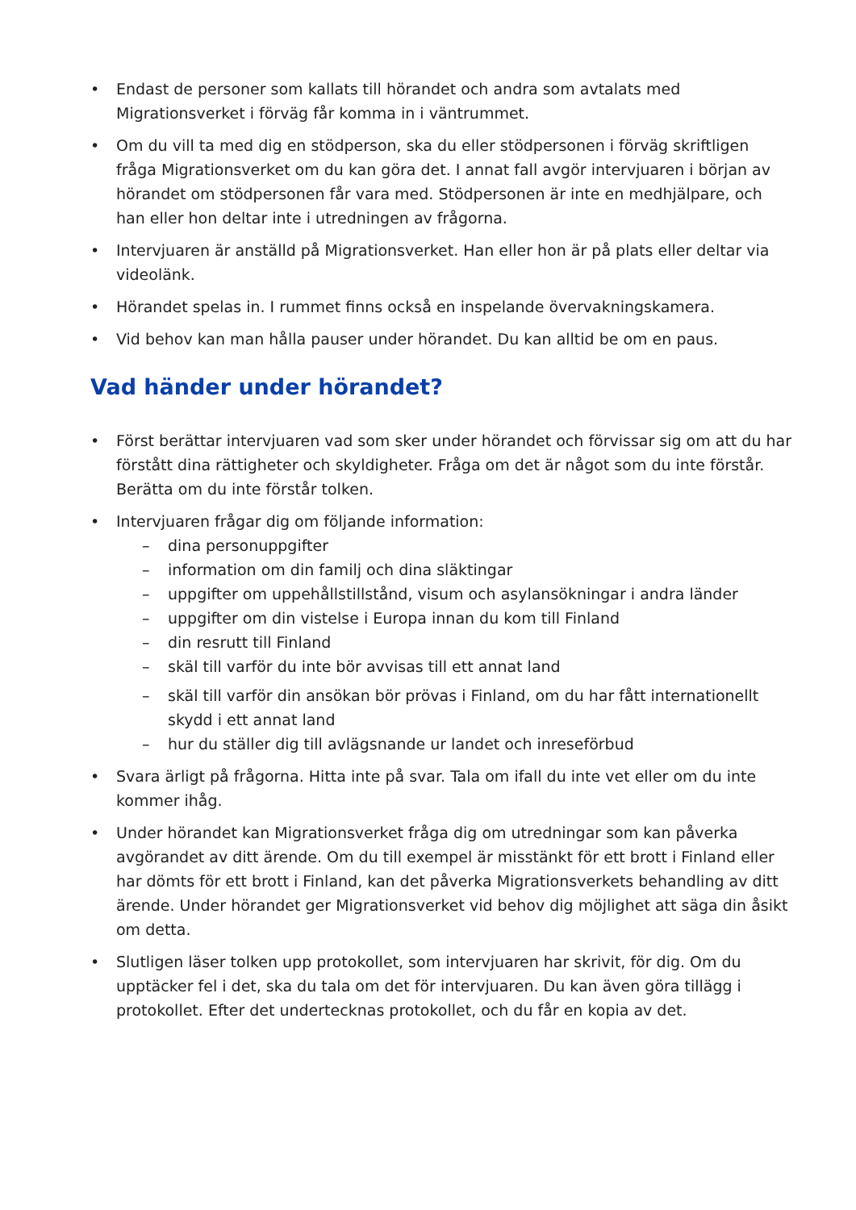• Endast de personer som kallats till hörandet och andra som avtalats med Migrationsverket i förväg får komma in i väntrummet.
• Om du vill ta med dig en stödperson, ska du eller stödpersonen i förväg skriftligen fråga Migrationsverket om du kan göra det. I annat fall avgör intervjuaren i början av hörandet om stödpersonen får vara med. Stödpersonen är inte en medhjälpare, och han eller hon deltar inte i utredningen av frågorna.
• Intervjuaren är anställd på Migrationsverket. Han eller hon är på plats eller deltar via videolänk.
• Hörandet spelas in. I rummet finns också en inspelande övervakningskamera.
• Vid behov kan man hålla pauser under hörandet. Du kan alltid be om en paus.
Vad händer under hörandet?
• Först berättar intervjuaren vad som sker under hörandet och förvissar sig om att du har förstått dina rättigheter och skyldigheter. Fråga om det är något som du inte förstår. Berätta om du inte förstår tolken.
• Intervjuaren frågar dig om följande information:
– dina personuppgifter
– information om din familj och dina släktingar
– uppgifter om uppehållstillstånd, visum och asylansökningar i andra länder
– uppgifter om din vistelse i Europa innan du kom till Finland
– din resrutt till Finland
– skäl till varför du inte bör avvisas till ett annat land
– skäl till varför din ansökan bör prövas i Finland, om du har fått internationellt skydd i ett annat land
– hur du ställer dig till avlägsnande ur landet och inreseförbud
• Svara ärligt på frågorna. Hitta inte på svar. Tala om ifall du inte vet eller om du inte kommer ihåg.
• Under hörandet kan Migrationsverket fråga dig om utredningar som kan påverka avgörandet av ditt ärende. Om du till exempel är misstänkt för ett brott i Finland eller har dömts för ett brott i Finland, kan det påverka Migrationsverkets behandling av ditt ärende. Under hörandet ger Migrationsverket vid behov dig möjlighet att säga din åsikt om detta.
• Slutligen läser tolken upp protokollet, som intervjuaren har skrivit, för dig. Om du upptäcker fel i det, ska du tala om det för intervjuaren. Du kan även göra tillägg i protokollet. Efter det undertecknas protokollet, och du får en kopia av det.